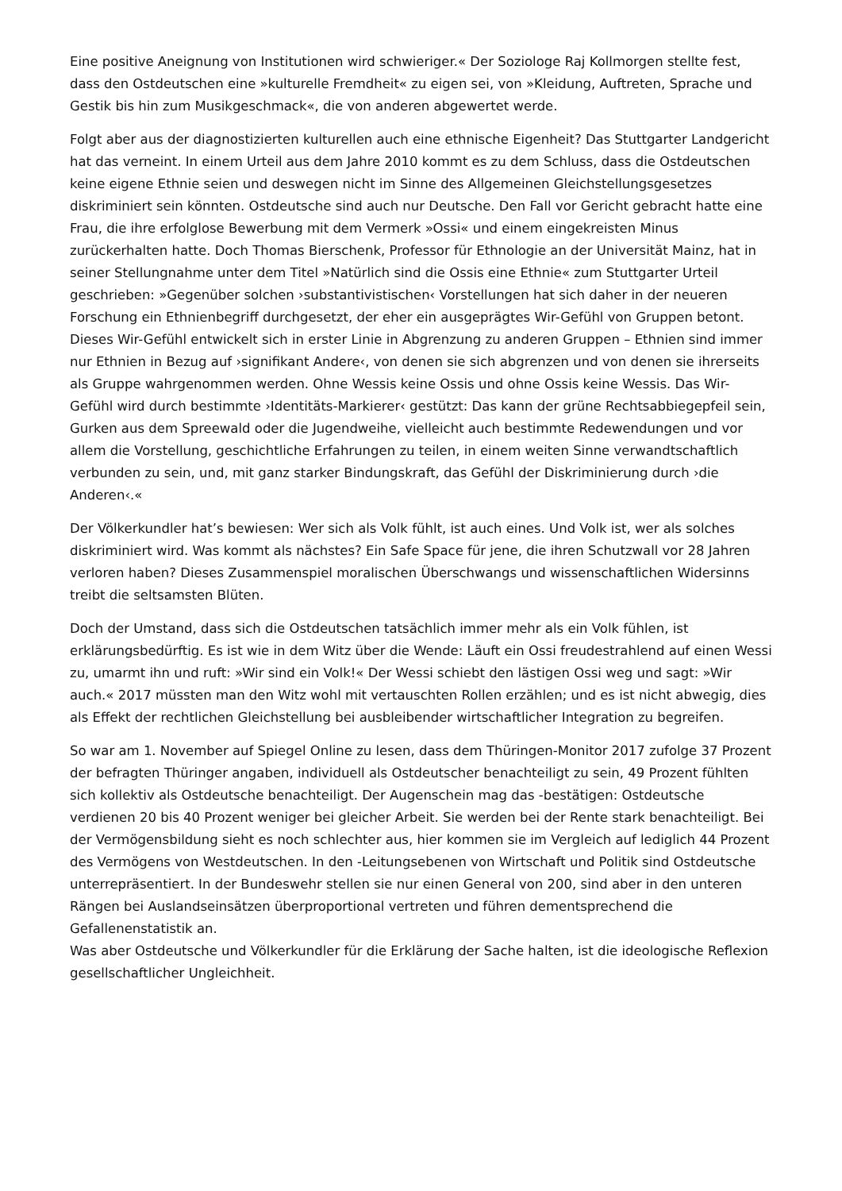Eine positive Aneignung von Institutionen wird schwieriger.« Der Soziologe Raj Kollmorgen stellte fest, dass den Ostdeutschen eine »kulturelle Fremdheit« zu eigen sei, von »Kleidung, Auftreten, Sprache und Gestik bis hin zum Musikgeschmack«, die von anderen abgewertet werde.
Folgt aber aus der diagnostizierten kulturellen auch eine ethnische Eigenheit? Das Stuttgarter Landgericht hat das verneint. In einem Urteil aus dem Jahre 2010 kommt es zu dem Schluss, dass die Ostdeutschen keine eigene Ethnie seien und deswegen nicht im Sinne des Allgemeinen Gleichstellungsgesetzes diskriminiert sein könnten. Ostdeutsche sind auch nur Deutsche. Den Fall vor Gericht gebracht hatte eine Frau, die ihre erfolglose Bewerbung mit dem Vermerk »Ossi« und einem eingekreisten Minus zurückerhalten hatte. Doch Thomas Bierschenk, Professor für Ethnologie an der Universität Mainz, hat in seiner Stellungnahme unter dem Titel »Natürlich sind die Ossis eine Ethnie« zum Stuttgarter Urteil geschrieben: »Gegenüber solchen ›substantivistischen‹ Vorstellungen hat sich daher in der neueren Forschung ein Ethnienbegriff durchgesetzt, der eher ein ausgeprägtes Wir-Gefühl von Gruppen betont. Dieses Wir-Gefühl entwickelt sich in erster Linie in Abgrenzung zu anderen Gruppen – Ethnien sind immer nur Ethnien in Bezug auf ›signifikant Andere‹, von denen sie sich abgrenzen und von denen sie ihrerseits als Gruppe wahrgenommen werden. Ohne Wessis keine Ossis und ohne Ossis keine Wessis. Das Wir-Gefühl wird durch bestimmte ›Identitäts-Markierer‹ gestützt: Das kann der grüne Rechtsabbiegepfeil sein, Gurken aus dem Spreewald oder die Jugendweihe, vielleicht auch bestimmte Redewendungen und vor allem die Vorstellung, geschichtliche Erfahrungen zu teilen, in einem weiten Sinne verwandtschaftlich verbunden zu sein, und, mit ganz starker Bindungskraft, das Gefühl der Diskriminierung durch ›die Anderen‹.«
Der Völkerkundler hat’s bewiesen: Wer sich als Volk fühlt, ist auch eines. Und Volk ist, wer als solches diskriminiert wird. Was kommt als nächstes? Ein Safe Space für jene, die ihren Schutzwall vor 28 Jahren verloren haben? Dieses Zusammenspiel moralischen Überschwangs und wissenschaftlichen Widersinns treibt die seltsamsten Blüten.
Doch der Umstand, dass sich die Ostdeutschen tatsächlich immer mehr als ein Volk fühlen, ist erklärungsbedürftig. Es ist wie in dem Witz über die Wende: Läuft ein Ossi freudestrahlend auf einen Wessi zu, umarmt ihn und ruft: »Wir sind ein Volk!« Der Wessi schiebt den lästigen Ossi weg und sagt: »Wir auch.« 2017 müssten man den Witz wohl mit vertauschten Rollen erzählen; und es ist nicht abwegig, dies als Effekt der rechtlichen Gleichstellung bei ausbleibender wirtschaftlicher Integration zu begreifen.
So war am 1. November auf Spiegel Online zu lesen, dass dem Thüringen-Monitor 2017 zufolge 37 Prozent der befragten Thüringer angaben, individuell als Ostdeutscher benachteiligt zu sein, 49 Prozent fühlten sich kollektiv als Ostdeutsche benachteiligt. Der Augenschein mag das -bestätigen: Ostdeutsche verdienen 20 bis 40 Prozent weniger bei gleicher Arbeit. Sie werden bei der Rente stark benachteiligt. Bei der Vermögensbildung sieht es noch schlechter aus, hier kommen sie im Vergleich auf lediglich 44 Prozent des Vermögens von Westdeutschen. In den -Leitungsebenen von Wirtschaft und Politik sind Ostdeutsche unterrepräsentiert. In der Bundeswehr stellen sie nur einen General von 200, sind aber in den unteren Rängen bei Auslandseinsätzen überproportional vertreten und führen dementsprechend die Gefallenenstatistik an.
Was aber Ostdeutsche und Völkerkundler für die Erklärung der Sache halten, ist die ideologische Reflexion gesellschaftlicher Ungleichheit.